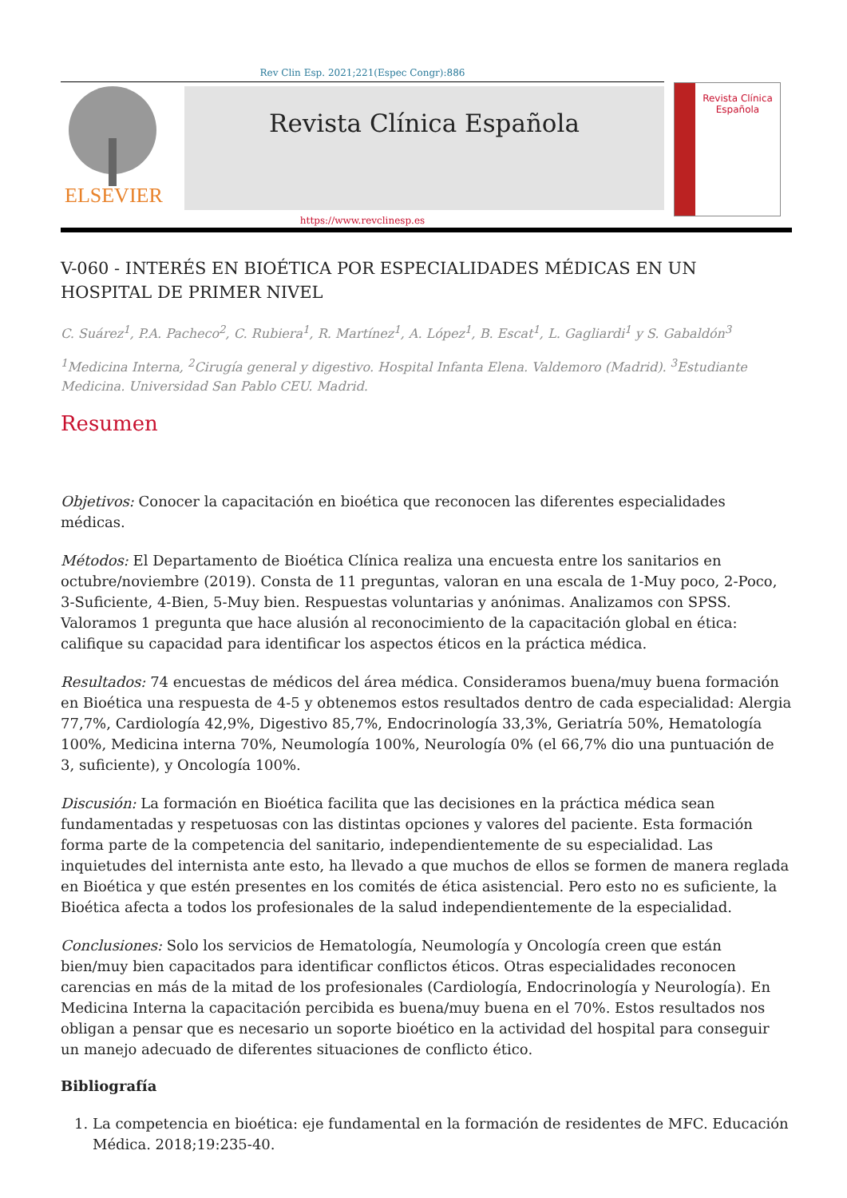Rev Clin Esp. 2021;221(Espec Congr):886
ELSEVIER
Revista Clínica Española
Revista Clínica
Española
https://www.revclinesp.es
V-060 - INTERÉS EN BIOÉTICA POR ESPECIALIDADES MÉDICAS EN UN HOSPITAL DE PRIMER NIVEL
C. Suárez<sup>1</sup>, P.A. Pacheco<sup>2</sup>, C. Rubiera<sup>1</sup>, R. Martínez<sup>1</sup>, A. López<sup>1</sup>, B. Escat<sup>1</sup>, L. Gagliardi<sup>1</sup> y S. Gabaldón<sup>3</sup>
<sup>1</sup> Medicina Interna, <sup>2</sup>Cirugía general y digestivo. Hospital Infanta Elena. Valdemoro (Madrid). <sup>3</sup>Estudiante Medicina. Universidad San Pablo CEU. Madrid.
Resumen
Objetivos: Conocer la capacitación en bioética que reconocen las diferentes especialidades médicas.
Métodos: El Departamento de Bioética Clínica realiza una encuesta entre los sanitarios en octubre/noviembre (2019). Consta de 11 preguntas, valoran en una escala de 1-Muy poco, 2-Poco, 3-Suficiente, 4-Bien, 5-Muy bien. Respuestas voluntarias y anónimas. Analizamos con SPSS. Valoramos 1 pregunta que hace alusión al reconocimiento de la capacitación global en ética: califique su capacidad para identificar los aspectos éticos en la práctica médica.
Resultados: 74 encuestas de médicos del área médica. Consideramos buena/muy buena formación en Bioética una respuesta de 4-5 y obtenemos estos resultados dentro de cada especialidad: Alergia 77,7%, Cardiología 42,9%, Digestivo 85,7%, Endocrinología 33,3%, Geriatría 50%, Hematología 100%, Medicina interna 70%, Neumología 100%, Neurología 0% (el 66,7% dio una puntuación de 3, suficiente), y Oncología 100%.
Discusión: La formación en Bioética facilita que las decisiones en la práctica médica sean fundamentadas y respetuosas con las distintas opciones y valores del paciente. Esta formación forma parte de la competencia del sanitario, independientemente de su especialidad. Las inquietudes del internista ante esto, ha llevado a que muchos de ellos se formen de manera reglada en Bioética y que estén presentes en los comités de ética asistencial. Pero esto no es suficiente, la Bioética afecta a todos los profesionales de la salud independientemente de la especialidad.
Conclusiones: Solo los servicios de Hematología, Neumología y Oncología creen que están bien/muy bien capacitados para identificar conflictos éticos. Otras especialidades reconocen carencias en más de la mitad de los profesionales (Cardiología, Endocrinología y Neurología). En Medicina Interna la capacitación percibida es buena/muy buena en el 70%. Estos resultados nos obligan a pensar que es necesario un soporte bioético en la actividad del hospital para conseguir un manejo adecuado de diferentes situaciones de conflicto ético.
Bibliografía
1. La competencia en bioética: eje fundamental en la formación de residentes de MFC. Educación Médica. 2018;19:235-40.